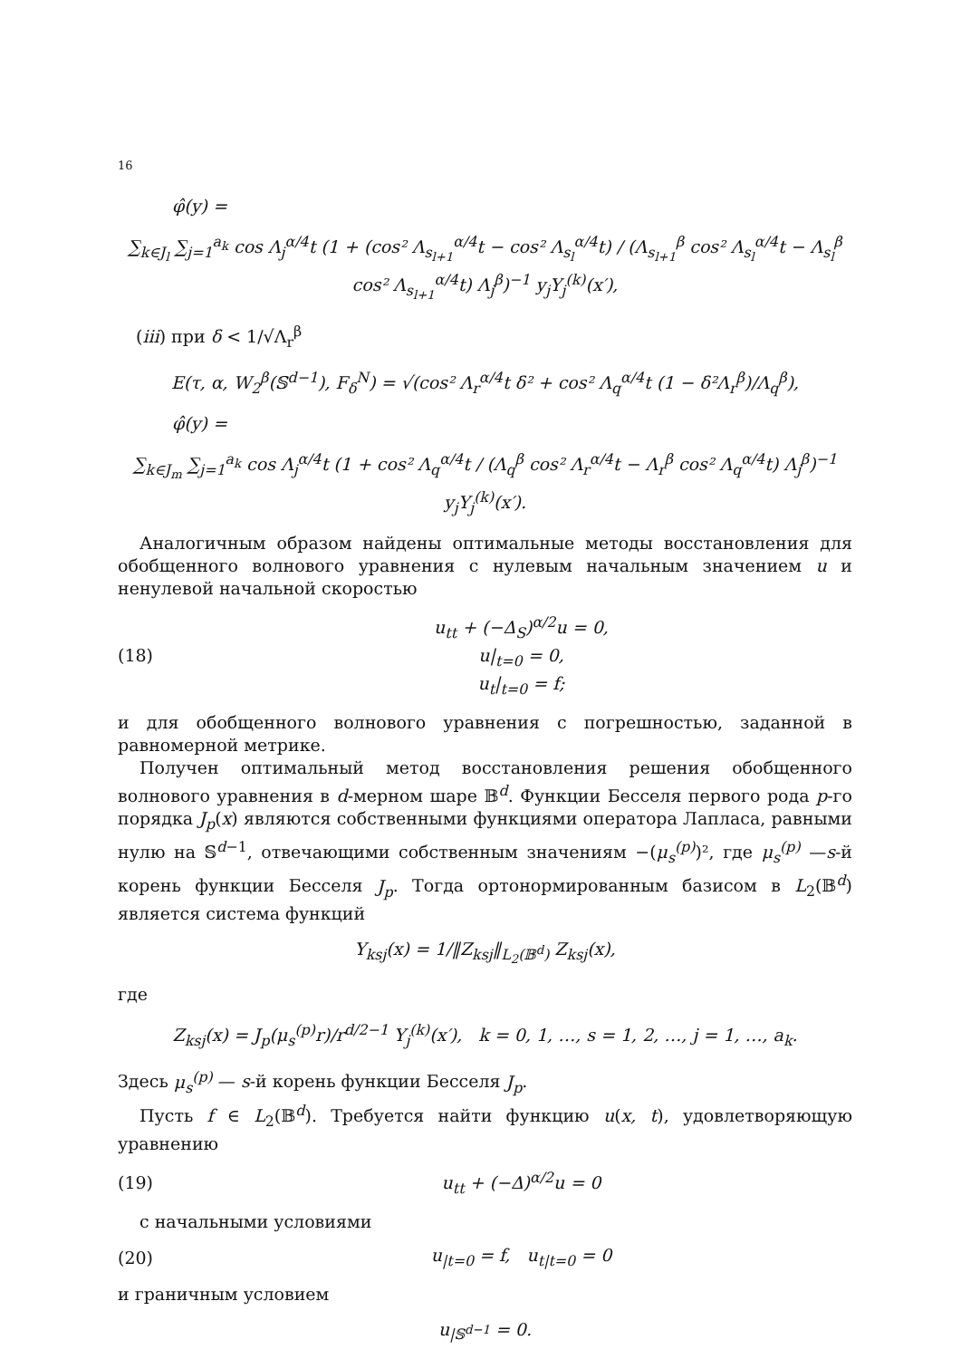16
φ̂(y) =
∑<sub>k∈J<sub>l</sub></sub> ∑<sub>j=1</sub><sup>a<sub>k</sub></sup> cos Λ<sub>j</sub><sup>α/4</sup>t (1 + (cos² Λ<sub>s<sub>l+1</sub></sub><sup>α/4</sup>t − cos² Λ<sub>s<sub>l</sub></sub><sup>α/4</sup>t) / (Λ<sub>s<sub>l+1</sub></sub><sup>β</sup> cos² Λ<sub>s<sub>l</sub></sub><sup>α/4</sup>t − Λ<sub>s<sub>l</sub></sub><sup>β</sup> cos² Λ<sub>s<sub>l+1</sub></sub><sup>α/4</sup>t) Λ<sub>j</sub><sup>β</sup>)<sup>−1</sup> y<sub>j</sub>Y<sub>j</sub><sup>(k)</sup>(x′),
(iii) при δ < 1/√Λ<sub>r</sub><sup>β</sup>
E(τ, α, W<sub>2</sub><sup>β</sup>(𝕊<sup>d−1</sup>), F<sub>δ</sub><sup>N</sup>) = √(cos² Λ<sub>r</sub><sup>α/4</sup>t δ² + cos² Λ<sub>q</sub><sup>α/4</sup>t (1 − δ²Λ<sub>r</sub><sup>β</sup>)/Λ<sub>q</sub><sup>β</sup>),
φ̂(y) =
∑<sub>k∈J<sub>m</sub></sub> ∑<sub>j=1</sub><sup>a<sub>k</sub></sup> cos Λ<sub>j</sub><sup>α/4</sup>t (1 + cos² Λ<sub>q</sub><sup>α/4</sup>t / (Λ<sub>q</sub><sup>β</sup> cos² Λ<sub>r</sub><sup>α/4</sup>t − Λ<sub>r</sub><sup>β</sup> cos² Λ<sub>q</sub><sup>α/4</sup>t) Λ<sub>j</sub><sup>β</sup>)<sup>−1</sup> y<sub>j</sub>Y<sub>j</sub><sup>(k)</sup>(x′).
Аналогичным образом найдены оптимальные методы восстановления для обобщенного волнового уравнения с нулевым начальным значением u и ненулевой начальной скоростью
(18) u<sub>tt</sub> + (−Δ<sub>S</sub>)<sup>α/2</sup>u = 0,
u|<sub>t=0</sub> = 0,
u<sub>t</sub>|<sub>t=0</sub> = f;
и для обобщенного волнового уравнения с погрешностью, заданной в равномерной метрике.
Получен оптимальный метод восстановления решения обобщенного волнового уравнения в d-мерном шаре 𝔹<sup>d</sup>. Функции Бесселя первого рода p-го порядка J<sub>p</sub>(x) являются собственными функциями оператора Лапласа, равными нулю на 𝕊<sup>d−1</sup>, отвечающими собственным значениям −(μ<sub>s</sub><sup>(p)</sup>)², где μ<sub>s</sub><sup>(p)</sup> —s-й корень функции Бесселя J<sub>p</sub>. Тогда ортонормированным базисом в L<sub>2</sub>(𝔹<sup>d</sup>) является система функций
Y<sub>ksj</sub>(x) = 1/‖Z<sub>ksj</sub>‖<sub>L<sub>2</sub>(𝔹<sup>d</sup>)</sub> Z<sub>ksj</sub>(x),
где
Z<sub>ksj</sub>(x) = J<sub>p</sub>(μ<sub>s</sub><sup>(p)</sup>r)/r<sup>d/2−1</sup> Y<sub>j</sub><sup>(k)</sup>(x′), k = 0, 1, …, s = 1, 2, …, j = 1, …, a<sub>k</sub>.
Здесь μ<sub>s</sub><sup>(p)</sup> — s-й корень функции Бесселя J<sub>p</sub>.
Пусть f ∈ L<sub>2</sub>(𝔹<sup>d</sup>). Требуется найти функцию u(x, t), удовлетворяющую уравнению
(19) u<sub>tt</sub> + (−Δ)<sup>α/2</sup>u = 0
с начальными условиями
(20) u<sub>|t=0</sub> = f, u<sub>t|t=0</sub> = 0
и граничным условием
u<sub>|𝕊<sup>d−1</sup></sub> = 0.